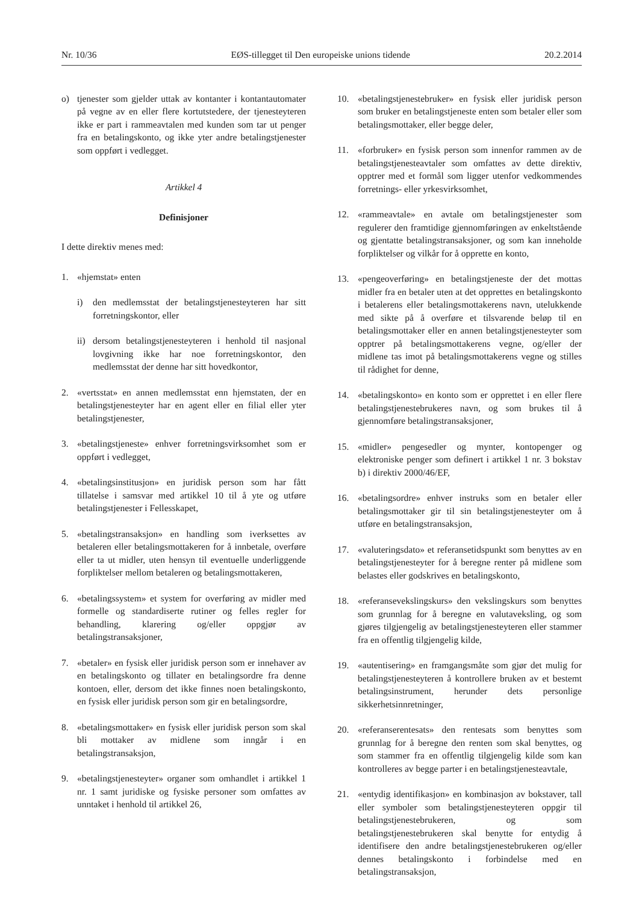Nr. 10/36 EØS-tillegget til Den europeiske unions tidende 20.2.2014
o) tjenester som gjelder uttak av kontanter i kontantautomater på vegne av en eller flere kortutstedere, der tjenesteyteren ikke er part i rammeavtalen med kunden som tar ut penger fra en betalingskonto, og ikke yter andre betalingstjenester som oppført i vedlegget.
Artikkel 4
Definisjoner
I dette direktiv menes med:
1. «hjemstat» enten
i) den medlemsstat der betalingstjenesteyteren har sitt forretningskontor, eller
ii) dersom betalingstjenesteyteren i henhold til nasjonal lovgivning ikke har noe forretningskontor, den medlemsstat der denne har sitt hovedkontor,
2. «vertsstat» en annen medlemsstat enn hjemstaten, der en betalingstjenesteyter har en agent eller en filial eller yter betalingstjenester,
3. «betalingstjeneste» enhver forretningsvirksomhet som er oppført i vedlegget,
4. «betalingsinstitusjon» en juridisk person som har fått tillatelse i samsvar med artikkel 10 til å yte og utføre betalingstjenester i Fellesskapet,
5. «betalingstransaksjon» en handling som iverksettes av betaleren eller betalingsmottakeren for å innbetale, overføre eller ta ut midler, uten hensyn til eventuelle underliggende forpliktelser mellom betaleren og betalingsmottakeren,
6. «betalingssystem» et system for overføring av midler med formelle og standardiserte rutiner og felles regler for behandling, klarering og/eller oppgjør av betalingstransaksjoner,
7. «betaler» en fysisk eller juridisk person som er innehaver av en betalingskonto og tillater en betalingsordre fra denne kontoen, eller, dersom det ikke finnes noen betalingskonto, en fysisk eller juridisk person som gir en betalingsordre,
8. «betalingsmottaker» en fysisk eller juridisk person som skal bli mottaker av midlene som inngår i en betalingstransaksjon,
9. «betalingstjenesteyter» organer som omhandlet i artikkel 1 nr. 1 samt juridiske og fysiske personer som omfattes av unntaket i henhold til artikkel 26,
10. «betalingstjenestebruker» en fysisk eller juridisk person som bruker en betalingstjeneste enten som betaler eller som betalingsmottaker, eller begge deler,
11. «forbruker» en fysisk person som innenfor rammen av de betalingstjenesteavtaler som omfattes av dette direktiv, opptrer med et formål som ligger utenfor vedkommendes forretnings- eller yrkesvirksomhet,
12. «rammeavtale» en avtale om betalingstjenester som regulerer den framtidige gjennomføringen av enkeltstående og gjentatte betalingstransaksjoner, og som kan inneholde forpliktelser og vilkår for å opprette en konto,
13. «pengeoverføring» en betalingstjeneste der det mottas midler fra en betaler uten at det opprettes en betalingskonto i betalerens eller betalingsmottakerens navn, utelukkende med sikte på å overføre et tilsvarende beløp til en betalingsmottaker eller en annen betalingstjenesteyter som opptrer på betalingsmottakerens vegne, og/eller der midlene tas imot på betalingsmottakerens vegne og stilles til rådighet for denne,
14. «betalingskonto» en konto som er opprettet i en eller flere betalingstjenestebrukeres navn, og som brukes til å gjennomføre betalingstransaksjoner,
15. «midler» pengesedler og mynter, kontopenger og elektroniske penger som definert i artikkel 1 nr. 3 bokstav b) i direktiv 2000/46/EF,
16. «betalingsordre» enhver instruks som en betaler eller betalingsmottaker gir til sin betalingstjenesteyter om å utføre en betalingstransaksjon,
17. «valuteringsdato» et referansetidspunkt som benyttes av en betalingstjenesteyter for å beregne renter på midlene som belastes eller godskrives en betalingskonto,
18. «referansevekslingskurs» den vekslingskurs som benyttes som grunnlag for å beregne en valutaveksling, og som gjøres tilgjengelig av betalingstjenesteyteren eller stammer fra en offentlig tilgjengelig kilde,
19. «autentisering» en framgangsmåte som gjør det mulig for betalingstjenesteyteren å kontrollere bruken av et bestemt betalingsinstrument, herunder dets personlige sikkerhetsinnretninger,
20. «referanserentesats» den rentesats som benyttes som grunnlag for å beregne den renten som skal benyttes, og som stammer fra en offentlig tilgjengelig kilde som kan kontrolleres av begge parter i en betalingstjenesteavtale,
21. «entydig identifikasjon» en kombinasjon av bokstaver, tall eller symboler som betalingstjenesteyteren oppgir til betalingstjenestebrukeren, og som betalingstjenestebrukeren skal benytte for entydig å identifisere den andre betalingstjenestebrukeren og/eller dennes betalingskonto i forbindelse med en betalingstransaksjon,